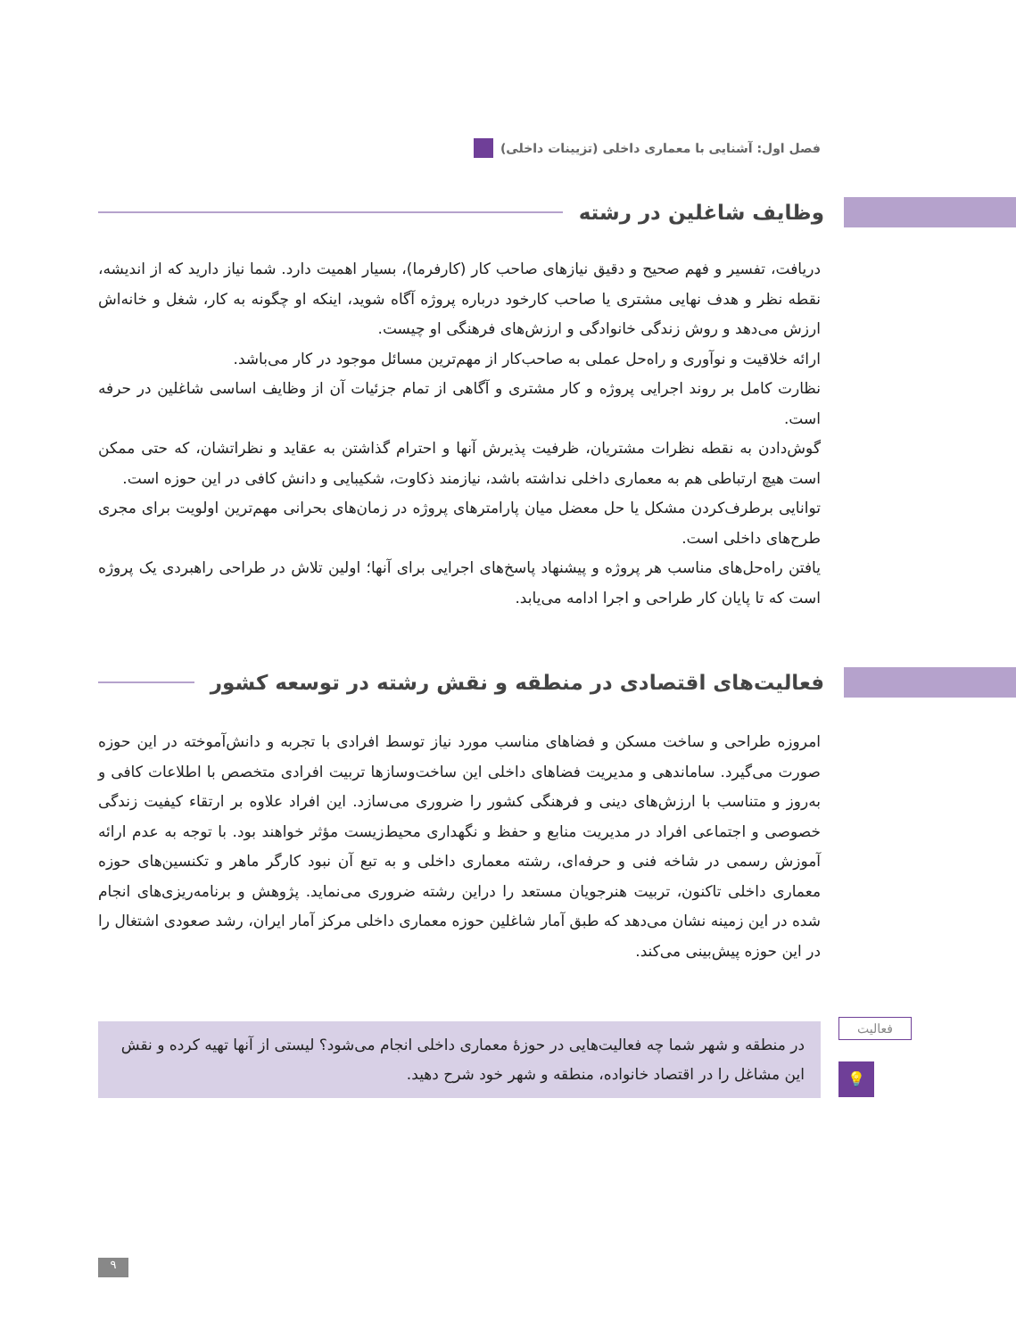فصل اول: آشنایی با معماری داخلی (تزیینات داخلی)
وظایف شاغلین در رشته
دریافت، تفسیر و فهم صحیح و دقیق نیازهای صاحب کار (کارفرما)، بسیار اهمیت دارد. شما نیاز دارید که از اندیشه، نقطه نظر و هدف نهایی مشتری یا صاحب کارخود درباره پروژه آگاه شوید، اینکه او چگونه به کار، شغل و خانه‌اش ارزش می‌دهد و روش زندگی خانوادگی و ارزش‌های فرهنگی او چیست.
ارائه خلاقیت و نوآوری و راه‌حل عملی به صاحب‌کار از مهم‌ترین مسائل موجود در کار می‌باشد.
نظارت کامل بر روند اجرایی پروژه و کار مشتری و آگاهی از تمام جزئیات آن از وظایف اساسی شاغلین در حرفه است.
گوش‌دادن به نقطه نظرات مشتریان، ظرفیت پذیرش آنها و احترام گذاشتن به عقاید و نظراتشان، که حتی ممکن است هیچ ارتباطی هم به معماری داخلی نداشته باشد، نیازمند ذکاوت، شکیبایی و دانش کافی در این حوزه است.
توانایی برطرف‌کردن مشکل یا حل معضل میان پارامترهای پروژه در زمان‌های بحرانی مهم‌ترین اولویت برای مجری طرح‌های داخلی است.
یافتن راه‌حل‌های مناسب هر پروژه و پیشنهاد پاسخ‌های اجرایی برای آنها؛ اولین تلاش در طراحی راهبردی یک پروژه است که تا پایان کار طراحی و اجرا ادامه می‌یابد.
فعالیت‌های اقتصادی در منطقه و نقش رشته در توسعه کشور
امروزه طراحی و ساخت مسکن و فضاهای مناسب مورد نیاز توسط افرادی با تجربه و دانش‌آموخته در این حوزه صورت می‌گیرد. ساماندهی و مدیریت فضاهای داخلی این ساخت‌وسازها تربیت افرادی متخصص با اطلاعات کافی و به‌روز و متناسب با ارزش‌های دینی و فرهنگی کشور را ضروری می‌سازد. این افراد علاوه بر ارتقاء کیفیت زندگی خصوصی و اجتماعی افراد در مدیریت منابع و حفظ و نگهداری محیط‌زیست مؤثر خواهند بود. با توجه به عدم ارائه آموزش رسمی در شاخه فنی و حرفه‌ای، رشته معماری داخلی و به تبع آن نبود کارگر ماهر و تکنسین‌های حوزه معماری داخلی تاکنون، تربیت هنرجویان مستعد را دراین رشته ضروری می‌نماید. پژوهش و برنامه‌ریزی‌های انجام شده در این زمینه نشان می‌دهد که طبق آمار شاغلین حوزه معماری داخلی مرکز آمار ایران، رشد صعودی اشتغال را در این حوزه پیش‌بینی می‌کند.
فعالیت
💡
در منطقه و شهر شما چه فعالیت‌هایی در حوزهٔ معماری داخلی انجام می‌شود؟ لیستی از آنها تهیه کرده و نقش این مشاغل را در اقتصاد خانواده، منطقه و شهر خود شرح دهید.
۹